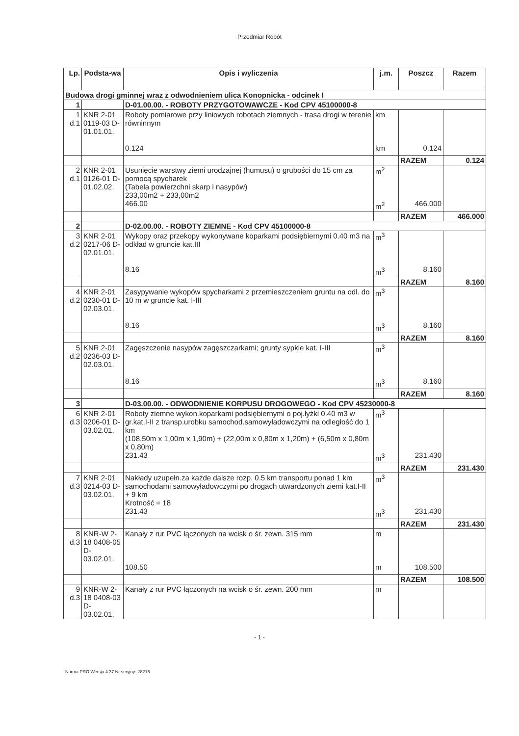Przedmiar Robót
| Lp. | Podsta-wa | Opis i wyliczenia | j.m. | Poszcz | Razem |
| --- | --- | --- | --- | --- | --- |
| Budowa drogi gminnej wraz z odwodnieniem ulica Konopnicka - odcinek I | | | | | |
| 1 | | D-01.00.00. - ROBOTY PRZYGOTOWAWCZE - Kod CPV 45100000-8 | | | |
| 1 d.1 | KNR 2-01 0119-03 D-01.01.01. | Roboty pomiarowe przy liniowych robotach ziemnych - trasa drogi w terenie równinnym 0.124 | km km | 0.124 | |
| | | | | RAZEM | 0.124 |
| 2 d.1 | KNR 2-01 0126-01 D-01.02.02. | Usunięcie warstwy ziemi urodzajnej (humusu) o grubości do 15 cm za pomocą spycharek (Tabela powierzchni skarp i nasypów) 233,00m2 + 233,00m2 466.00 | m<sup>2</sup> m<sup>2</sup> | 466.000 | |
| | | | | RAZEM | 466.000 |
| 2 | | D-02.00.00. - ROBOTY ZIEMNE - Kod CPV 45100000-8 | | | |
| 3 d.2 | KNR 2-01 0217-06 D-02.01.01. | Wykopy oraz przekopy wykonywane koparkami podsiębiernymi 0.40 m3 na odkład w gruncie kat.III 8.16 | m<sup>3</sup> m<sup>3</sup> | 8.160 | |
| | | | | RAZEM | 8.160 |
| 4 d.2 | KNR 2-01 0230-01 D-02.03.01. | Zasypywanie wykopów spycharkami z przemieszczeniem gruntu na odl. do 10 m w gruncie kat. I-III 8.16 | m<sup>3</sup> m<sup>3</sup> | 8.160 | |
| | | | | RAZEM | 8.160 |
| 5 d.2 | KNR 2-01 0236-03 D-02.03.01. | Zagęszczenie nasypów zagęszczarkami; grunty sypkie kat. I-III 8.16 | m<sup>3</sup> m<sup>3</sup> | 8.160 | |
| | | | | RAZEM | 8.160 |
| 3 | | D-03.00.00. - ODWODNIENIE KORPUSU DROGOWEGO - Kod CPV 45230000-8 | | | |
| 6 d.3 | KNR 2-01 0206-01 D-03.02.01. | Roboty ziemne wykon.koparkami podsiębiernymi o poj.łyżki 0.40 m3 w gr.kat.I-II z transp.urobku samochod.samowyładowczymi na odległość do 1 km (108,50m x 1,00m x 1,90m) + (22,00m x 0,80m x 1,20m) + (6,50m x 0,80m x 0,80m) 231.43 | m<sup>3</sup> m<sup>3</sup> | 231.430 | |
| | | | | RAZEM | 231.430 |
| 7 d.3 | KNR 2-01 0214-03 D-03.02.01. | Nakłady uzupełn.za każde dalsze rozp. 0.5 km transportu ponad 1 km samochodami samowyładowczymi po drogach utwardzonych ziemi kat.I-II + 9 km Krotność = 18 231.43 | m<sup>3</sup> m<sup>3</sup> | 231.430 | |
| | | | | RAZEM | 231.430 |
| 8 d.3 | KNR-W 2-18 0408-05 D-03.02.01. | Kanały z rur PVC łączonych na wcisk o śr. zewn. 315 mm 108.50 | m m | 108.500 | |
| | | | | RAZEM | 108.500 |
| 9 d.3 | KNR-W 2-18 0408-03 D-03.02.01. | Kanały z rur PVC łączonych na wcisk o śr. zewn. 200 mm | m | | |
- 1 -
Norma PRO Wersja 4.37 Nr seryjny: 28216